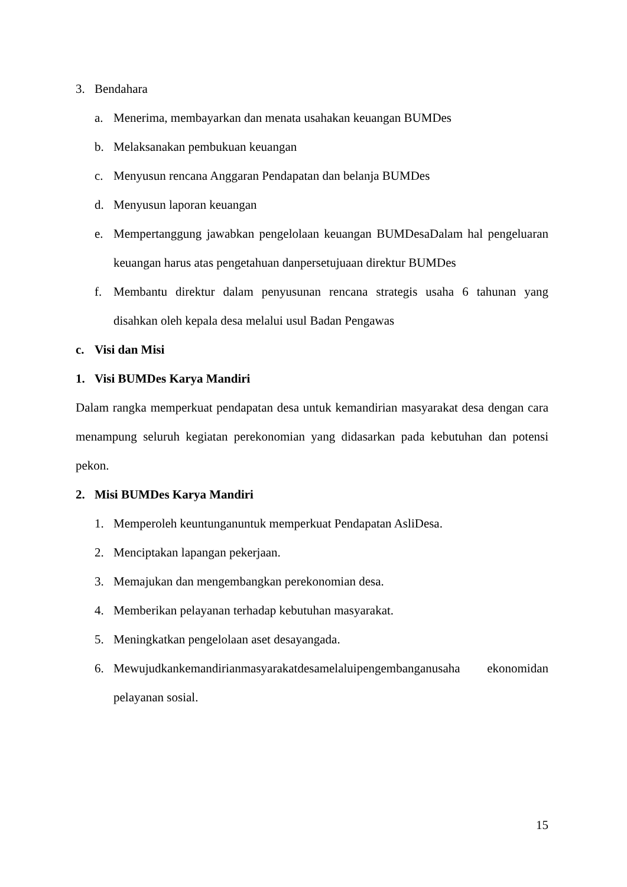3. Bendahara
a. Menerima, membayarkan dan menata usahakan keuangan BUMDes
b. Melaksanakan pembukuan keuangan
c. Menyusun rencana Anggaran Pendapatan dan belanja BUMDes
d. Menyusun laporan keuangan
e. Mempertanggung jawabkan pengelolaan keuangan BUMDesaDalam hal pengeluaran keuangan harus atas pengetahuan danpersetujuaan direktur BUMDes
f. Membantu direktur dalam penyusunan rencana strategis usaha 6 tahunan yang disahkan oleh kepala desa melalui usul Badan Pengawas
c. Visi dan Misi
1. Visi BUMDes Karya Mandiri
Dalam rangka memperkuat pendapatan desa untuk kemandirian masyarakat desa dengan cara menampung seluruh kegiatan perekonomian yang didasarkan pada kebutuhan dan potensi pekon.
2. Misi BUMDes Karya Mandiri
1. Memperoleh keuntunganuntuk memperkuat Pendapatan AsliDesa.
2. Menciptakan lapangan pekerjaan.
3. Memajukan dan mengembangkan perekonomian desa.
4. Memberikan pelayanan terhadap kebutuhan masyarakat.
5. Meningkatkan pengelolaan aset desayangada.
6. Mewujudkankemandirianmasyarakatdesamelaluipengembanganusaha ekonomidan pelayanan sosial.
15